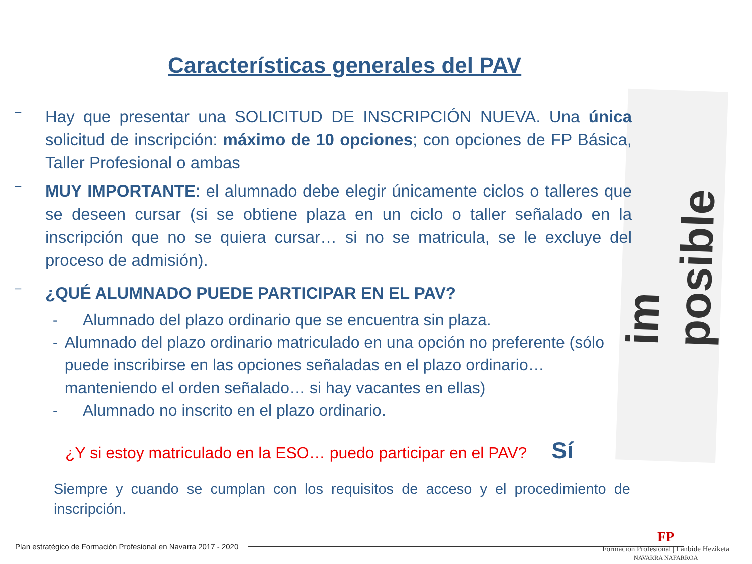im posible
Características generales del PAV
–
Hay que presentar una SOLICITUD DE INSCRIPCIÓN NUEVA. Una única solicitud de inscripción: máximo de 10 opciones; con opciones de FP Básica, Taller Profesional o ambas
–
MUY IMPORTANTE: el alumnado debe elegir únicamente ciclos o talleres que se deseen cursar (si se obtiene plaza en un ciclo o taller señalado en la inscripción que no se quiera cursar… si no se matricula, se le excluye del proceso de admisión).
–
¿QUÉ ALUMNADO PUEDE PARTICIPAR EN EL PAV?
- Alumnado del plazo ordinario que se encuentra sin plaza.
- Alumnado del plazo ordinario matriculado en una opción no preferente (sólo puede inscribirse en las opciones señaladas en el plazo ordinario… manteniendo el orden señalado… si hay vacantes en ellas)
- Alumnado no inscrito en el plazo ordinario.
¿Y si estoy matriculado en la ESO… puedo participar en el PAV? Sí
Siempre y cuando se cumplan con los requisitos de acceso y el procedimiento de inscripción.
Plan estratégico de Formación Profesional en Navarra 2017 - 2020
FP
Formación Profesional | Lanbide Heziketa
NAVARRA NAFARROA